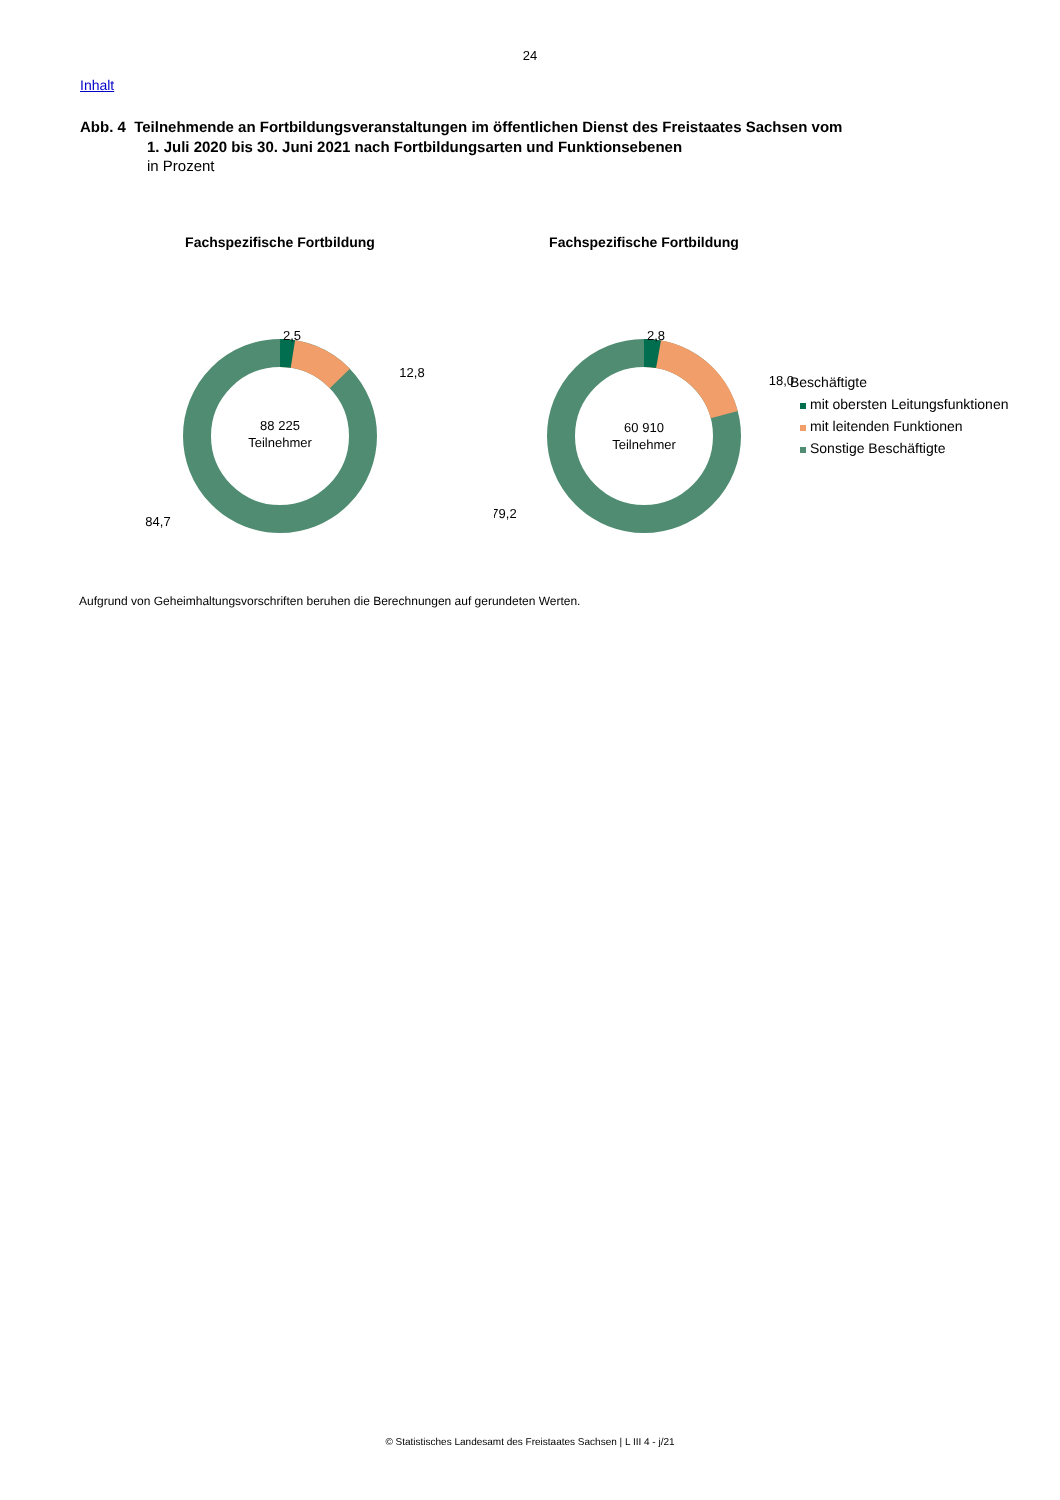24
Inhalt
Abb. 4 Teilnehmende an Fortbildungsveranstaltungen im öffentlichen Dienst des Freistaates Sachsen vom
1. Juli 2020 bis 30. Juni 2021 nach Fortbildungsarten und Funktionsebenen
in Prozent
Fachspezifische Fortbildung
88 225
Teilnehmer
2,5
12,8
84,7
Fachspezifische Fortbildung
60 910
Teilnehmer
2,8
18,0
79,2
Beschäftigte
mit obersten Leitungsfunktionen
mit leitenden Funktionen
Sonstige Beschäftigte
Aufgrund von Geheimhaltungsvorschriften beruhen die Berechnungen auf gerundeten Werten.
© Statistisches Landesamt des Freistaates Sachsen | L III 4 - j/21